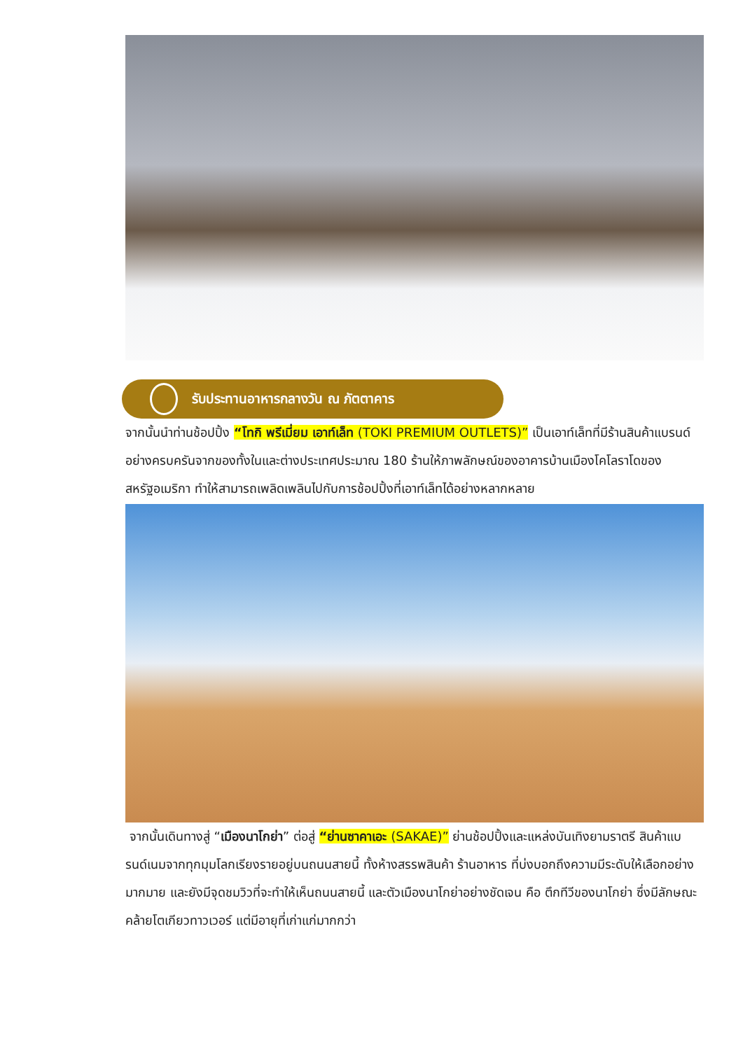รับประทานอาหารกลางวัน ณ ภัตตาคาร
จากนั้นนำท่านช้อปปิ้ง “โทกิ พรีเมี่ยม เอาท์เล็ท (TOKI PREMIUM OUTLETS)” เป็นเอาท์เล็ทที่มีร้านสินค้าแบรนด์อย่างครบครันจากของทั้งในและต่างประเทศประมาณ 180 ร้านให้ภาพลักษณ์ของอาคารบ้านเมืองโคโลราโดของสหรัฐอเมริกา ทำให้สามารถเพลิดเพลินไปกับการช้อปปิ้งที่เอาท์เล็ทได้อย่างหลากหลาย
จากนั้นเดินทางสู่ “เมืองนาโกย่า” ต่อสู่ “ย่านซาคาเอะ (SAKAE)” ย่านช้อปปิ้งและแหล่งบันเทิงยามราตรี สินค้าแบรนด์เนมจากทุกมุมโลกเรียงรายอยู่บนถนนสายนี้ ทั้งห้างสรรพสินค้า ร้านอาหาร ที่บ่งบอกถึงความมีระดับให้เลือกอย่างมากมาย และยังมีจุดชมวิวที่จะทำให้เห็นถนนสายนี้ และตัวเมืองนาโกย่าอย่างชัดเจน คือ ตึกทีวีของนาโกย่า ซึ่งมีลักษณะคล้ายโตเกียวทาวเวอร์ แต่มีอายุที่เก่าแก่มากกว่า